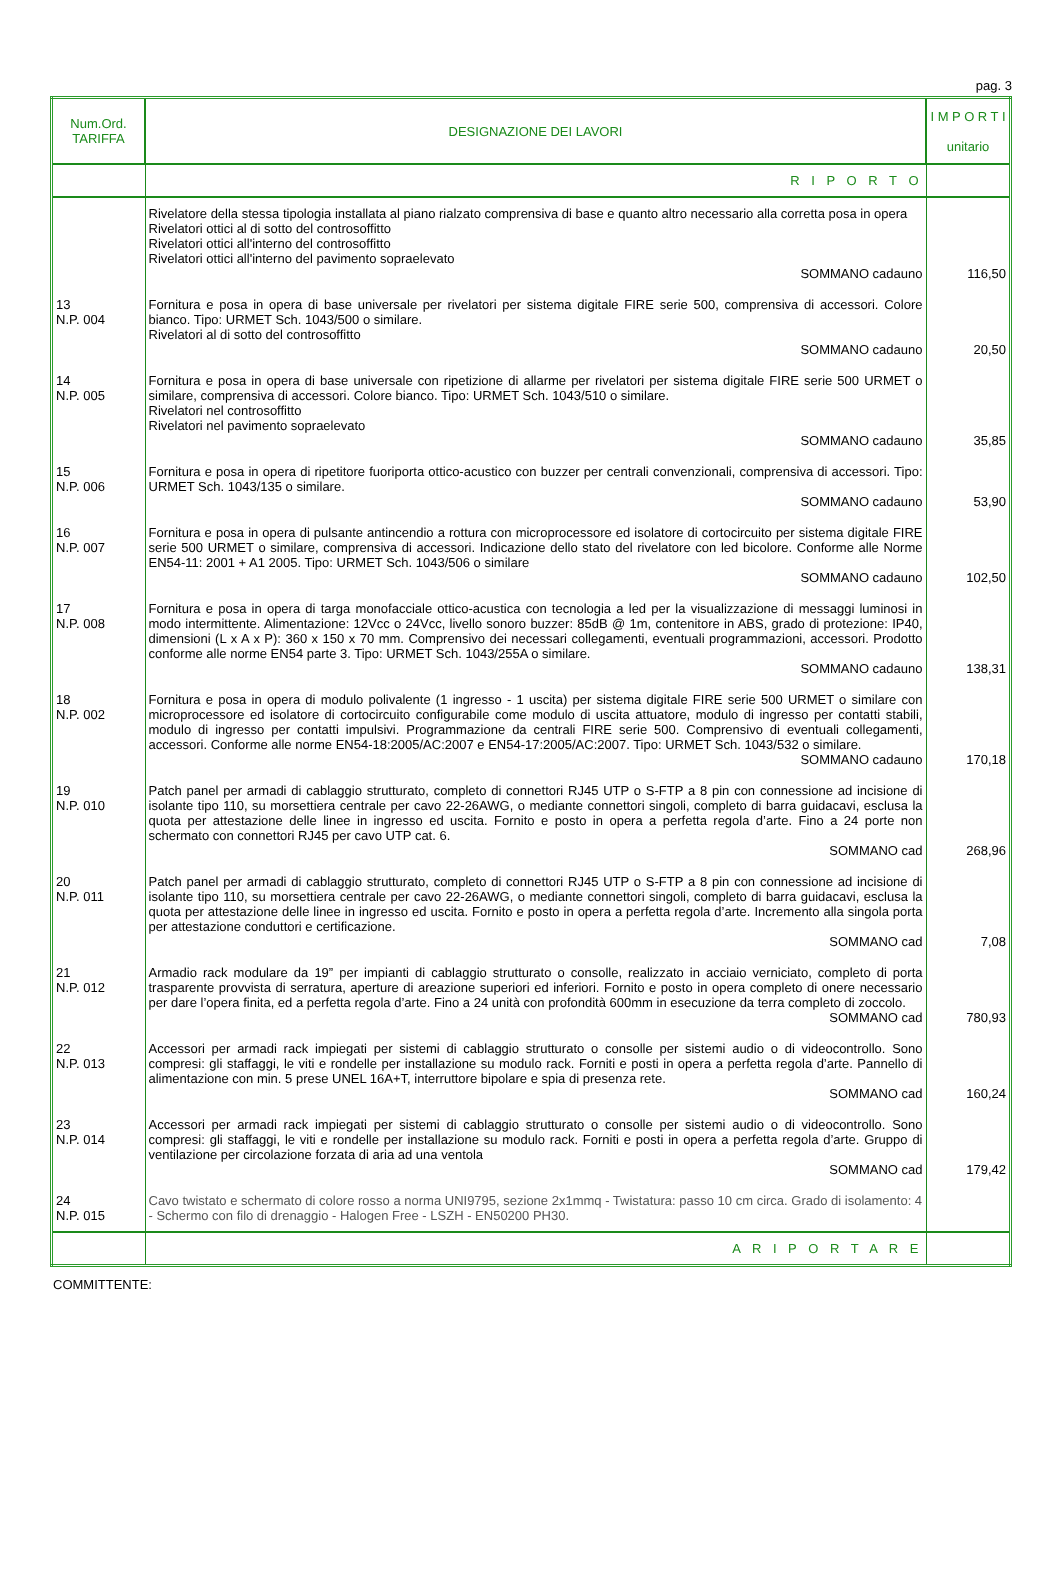pag. 3
| Num.Ord. TARIFFA | DESIGNAZIONE DEI LAVORI | I M P O R T I unitario |
| --- | --- | --- |
| | R I P O R T O | |
| | Rivelatore della stessa tipologia installata al piano rialzato comprensiva di base e quanto altro necessario alla corretta posa in opera Rivelatori ottici al di sotto del controsoffitto Rivelatori ottici all'interno del controsoffitto Rivelatori ottici all'interno del pavimento sopraelevato SOMMANO cadauno | 116,50 |
| 13 N.P. 004 | Fornitura e posa in opera di base universale per rivelatori per sistema digitale FIRE serie 500, comprensiva di accessori. Colore bianco. Tipo: URMET Sch. 1043/500 o similare. Rivelatori al di sotto del controsoffitto SOMMANO cadauno | 20,50 |
| 14 N.P. 005 | Fornitura e posa in opera di base universale con ripetizione di allarme per rivelatori per sistema digitale FIRE serie 500 URMET o similare, comprensiva di accessori. Colore bianco. Tipo: URMET Sch. 1043/510 o similare. Rivelatori nel controsoffitto Rivelatori nel pavimento sopraelevato SOMMANO cadauno | 35,85 |
| 15 N.P. 006 | Fornitura e posa in opera di ripetitore fuoriporta ottico-acustico con buzzer per centrali convenzionali, comprensiva di accessori. Tipo: URMET Sch. 1043/135 o similare. SOMMANO cadauno | 53,90 |
| 16 N.P. 007 | Fornitura e posa in opera di pulsante antincendio a rottura con microprocessore ed isolatore di cortocircuito per sistema digitale FIRE serie 500 URMET o similare, comprensiva di accessori. Indicazione dello stato del rivelatore con led bicolore. Conforme alle Norme EN54-11: 2001 + A1 2005. Tipo: URMET Sch. 1043/506 o similare SOMMANO cadauno | 102,50 |
| 17 N.P. 008 | Fornitura e posa in opera di targa monofacciale ottico-acustica con tecnologia a led per la visualizzazione di messaggi luminosi in modo intermittente. Alimentazione: 12Vcc o 24Vcc, livello sonoro buzzer: 85dB @ 1m, contenitore in ABS, grado di protezione: IP40, dimensioni (L x A x P): 360 x 150 x 70 mm. Comprensivo dei necessari collegamenti, eventuali programmazioni, accessori. Prodotto conforme alle norme EN54 parte 3. Tipo: URMET Sch. 1043/255A o similare. SOMMANO cadauno | 138,31 |
| 18 N.P. 002 | Fornitura e posa in opera di modulo polivalente (1 ingresso - 1 uscita) per sistema digitale FIRE serie 500 URMET o similare con microprocessore ed isolatore di cortocircuito configurabile come modulo di uscita attuatore, modulo di ingresso per contatti stabili, modulo di ingresso per contatti impulsivi. Programmazione da centrali FIRE serie 500. Comprensivo di eventuali collegamenti, accessori. Conforme alle norme EN54-18:2005/AC:2007 e EN54-17:2005/AC:2007. Tipo: URMET Sch. 1043/532 o similare. SOMMANO cadauno | 170,18 |
| 19 N.P. 010 | Patch panel per armadi di cablaggio strutturato, completo di connettori RJ45 UTP o S-FTP a 8 pin con connessione ad incisione di isolante tipo 110, su morsettiera centrale per cavo 22-26AWG, o mediante connettori singoli, completo di barra guidacavi, esclusa la quota per attestazione delle linee in ingresso ed uscita. Fornito e posto in opera a perfetta regola d’arte. Fino a 24 porte non schermato con connettori RJ45 per cavo UTP cat. 6. SOMMANO cad | 268,96 |
| 20 N.P. 011 | Patch panel per armadi di cablaggio strutturato, completo di connettori RJ45 UTP o S-FTP a 8 pin con connessione ad incisione di isolante tipo 110, su morsettiera centrale per cavo 22-26AWG, o mediante connettori singoli, completo di barra guidacavi, esclusa la quota per attestazione delle linee in ingresso ed uscita. Fornito e posto in opera a perfetta regola d’arte. Incremento alla singola porta per attestazione conduttori e certificazione. SOMMANO cad | 7,08 |
| 21 N.P. 012 | Armadio rack modulare da 19” per impianti di cablaggio strutturato o consolle, realizzato in acciaio verniciato, completo di porta trasparente provvista di serratura, aperture di areazione superiori ed inferiori. Fornito e posto in opera completo di onere necessario per dare l’opera finita, ed a perfetta regola d’arte. Fino a 24 unità con profondità 600mm in esecuzione da terra completo di zoccolo. SOMMANO cad | 780,93 |
| 22 N.P. 013 | Accessori per armadi rack impiegati per sistemi di cablaggio strutturato o consolle per sistemi audio o di videocontrollo. Sono compresi: gli staffaggi, le viti e rondelle per installazione su modulo rack. Forniti e posti in opera a perfetta regola d’arte. Pannello di alimentazione con min. 5 prese UNEL 16A+T, interruttore bipolare e spia di presenza rete. SOMMANO cad | 160,24 |
| 23 N.P. 014 | Accessori per armadi rack impiegati per sistemi di cablaggio strutturato o consolle per sistemi audio o di videocontrollo. Sono compresi: gli staffaggi, le viti e rondelle per installazione su modulo rack. Forniti e posti in opera a perfetta regola d’arte. Gruppo di ventilazione per circolazione forzata di aria ad una ventola SOMMANO cad | 179,42 |
| 24 N.P. 015 | Cavo twistato e schermato di colore rosso a norma UNI9795, sezione 2x1mmq - Twistatura: passo 10 cm circa. Grado di isolamento: 4 - Schermo con filo di drenaggio - Halogen Free - LSZH - EN50200 PH30. | |
| | A R I P O R T A R E | |
COMMITTENTE: